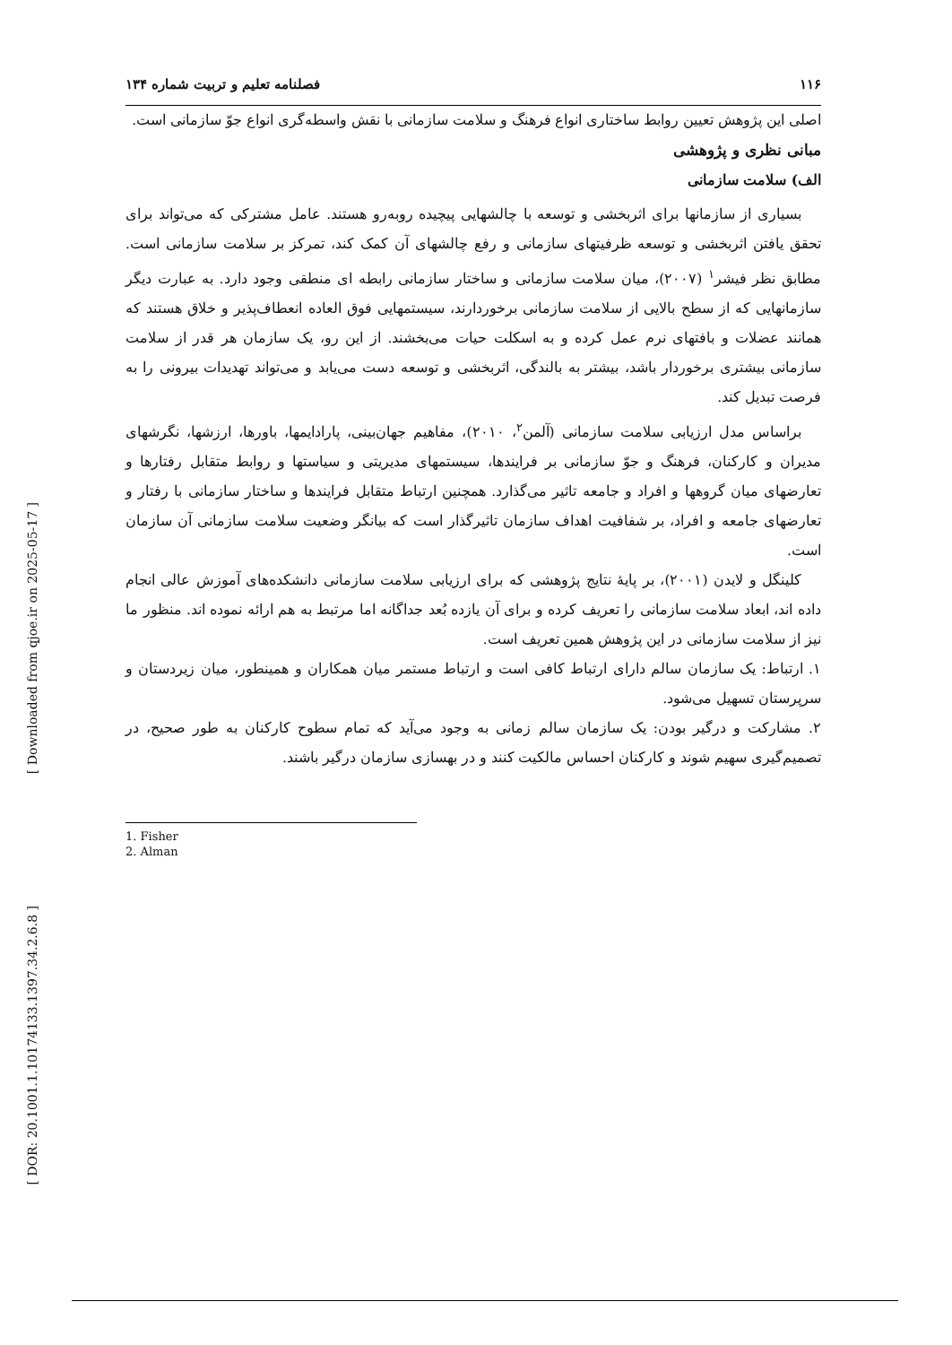[ Downloaded from qjoe.ir on 2025-05-17 ]
[ DOR: 20.1001.1.10174133.1397.34.2.6.8 ]
۱۱۶ فصلنامه تعلیم و تربیت شماره ۱۳۴
اصلی این پژوهش تعیین روابط ساختاری انواع فرهنگ و سلامت سازمانی با نقش واسطه‌گری انواع جوّ سازمانی است.
مبانی نظری و پژوهشی
الف) سلامت سازمانی
بسیاری از سازمانها برای اثربخشی و توسعه با چالشهایی پیچیده روبه‌رو هستند. عامل مشترکی که می‌تواند برای تحقق یافتن اثربخشی و توسعه ظرفیتهای سازمانی و رفع چالشهای آن کمک کند، تمرکز بر سلامت سازمانی است. مطابق نظر فیشر<sup>۱</sup> (۲۰۰۷)، میان سلامت سازمانی و ساختار سازمانی رابطه ای منطقی وجود دارد. به عبارت دیگر سازمانهایی که از سطح بالایی از سلامت سازمانی برخوردارند، سیستمهایی فوق العاده انعطاف‌پذیر و خلاق هستند که همانند عضلات و بافتهای نرم عمل کرده و به اسکلت حیات می‌بخشند. از این رو، یک سازمان هر قدر از سلامت سازمانی بیشتری برخوردار باشد، بیشتر به بالندگی، اثربخشی و توسعه دست می‌یابد و می‌تواند تهدیدات بیرونی را به فرصت تبدیل کند.
براساس مدل ارزیابی سلامت سازمانی (آلمن<sup>۲</sup>، ۲۰۱۰)، مفاهیم جهان‌بینی، پارادایمها، باورها، ارزشها، نگرشهای مدیران و کارکنان، فرهنگ و جوّ سازمانی بر فرایندها، سیستمهای مدیریتی و سیاستها و روابط متقابل رفتارها و تعارضهای میان گروهها و افراد و جامعه تاثیر می‌گذارد. همچنین ارتباط متقابل فرایندها و ساختار سازمانی با رفتار و تعارضهای جامعه و افراد، بر شفافیت اهداف سازمان تاثیرگذار است که بیانگر وضعیت سلامت سازمانی آن سازمان است.
کلینگل و لایدن (۲۰۰۱)، بر پایهٔ نتایج پژوهشی که برای ارزیابی سلامت سازمانی دانشکده‌های آموزش عالی انجام داده اند، ابعاد سلامت سازمانی را تعریف کرده و برای آن یازده بُعد جداگانه اما مرتبط به هم ارائه نموده اند. منظور ما نیز از سلامت سازمانی در این پژوهش همین تعریف است.
۱. ارتباط: یک سازمان سالم دارای ارتباط کافی است و ارتباط مستمر میان همکاران و همینطور، میان زیردستان و سرپرستان تسهیل می‌شود.
۲. مشارکت و درگیر بودن: یک سازمان سالم زمانی به وجود می‌آید که تمام سطوح کارکنان به طور صحیح، در تصمیم‌گیری سهیم شوند و کارکنان احساس مالکیت کنند و در بهسازی سازمان درگیر باشند.
1. Fisher
2. Alman